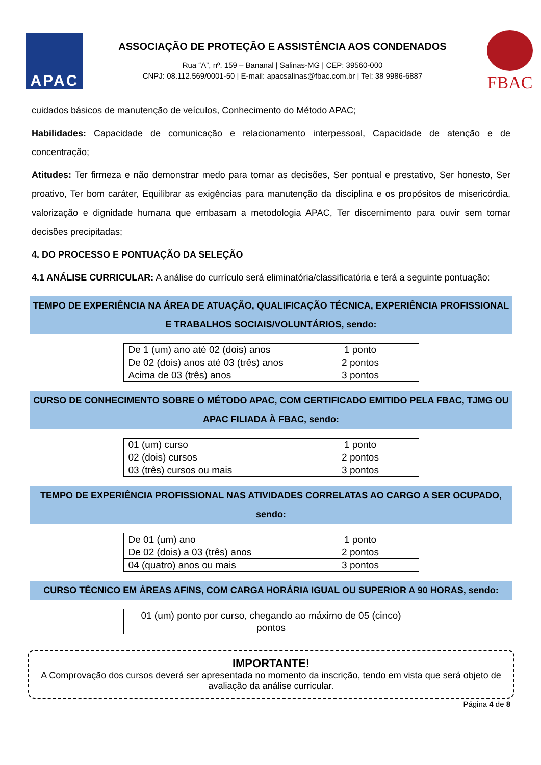APAC
ASSOCIAÇÃO DE PROTEÇÃO E ASSISTÊNCIA AOS CONDENADOS
Rua “A”, nº. 159 – Bananal | Salinas-MG | CEP: 39560-000
CNPJ: 08.112.569/0001-50 | E-mail: apacsalinas@fbac.com.br | Tel: 38 9986-6887
FBAC
cuidados básicos de manutenção de veículos, Conhecimento do Método APAC;
Habilidades: Capacidade de comunicação e relacionamento interpessoal, Capacidade de atenção e de concentração;
Atitudes: Ter firmeza e não demonstrar medo para tomar as decisões, Ser pontual e prestativo, Ser honesto, Ser proativo, Ter bom caráter, Equilibrar as exigências para manutenção da disciplina e os propósitos de misericórdia, valorização e dignidade humana que embasam a metodologia APAC, Ter discernimento para ouvir sem tomar decisões precipitadas;
4. DO PROCESSO E PONTUAÇÃO DA SELEÇÃO
4.1 ANÁLISE CURRICULAR: A análise do currículo será eliminatória/classificatória e terá a seguinte pontuação:
TEMPO DE EXPERIÊNCIA NA ÁREA DE ATUAÇÃO, QUALIFICAÇÃO TÉCNICA, EXPERIÊNCIA PROFISSIONAL E TRABALHOS SOCIAIS/VOLUNTÁRIOS, sendo:
| De 1 (um) ano até 02 (dois) anos | 1 ponto |
| De 02 (dois) anos até 03 (três) anos | 2 pontos |
| Acima de 03 (três) anos | 3 pontos |
CURSO DE CONHECIMENTO SOBRE O MÉTODO APAC, COM CERTIFICADO EMITIDO PELA FBAC, TJMG OU APAC FILIADA À FBAC, sendo:
| 01 (um) curso | 1 ponto |
| 02 (dois) cursos | 2 pontos |
| 03 (três) cursos ou mais | 3 pontos |
TEMPO DE EXPERIÊNCIA PROFISSIONAL NAS ATIVIDADES CORRELATAS AO CARGO A SER OCUPADO, sendo:
| De 01 (um) ano | 1 ponto |
| De 02 (dois) a 03 (três) anos | 2 pontos |
| 04 (quatro) anos ou mais | 3 pontos |
CURSO TÉCNICO EM ÁREAS AFINS, COM CARGA HORÁRIA IGUAL OU SUPERIOR A 90 HORAS, sendo:
| 01 (um) ponto por curso, chegando ao máximo de 05 (cinco) pontos |
IMPORTANTE!
A Comprovação dos cursos deverá ser apresentada no momento da inscrição, tendo em vista que será objeto de avaliação da análise curricular.
Página 4 de 8